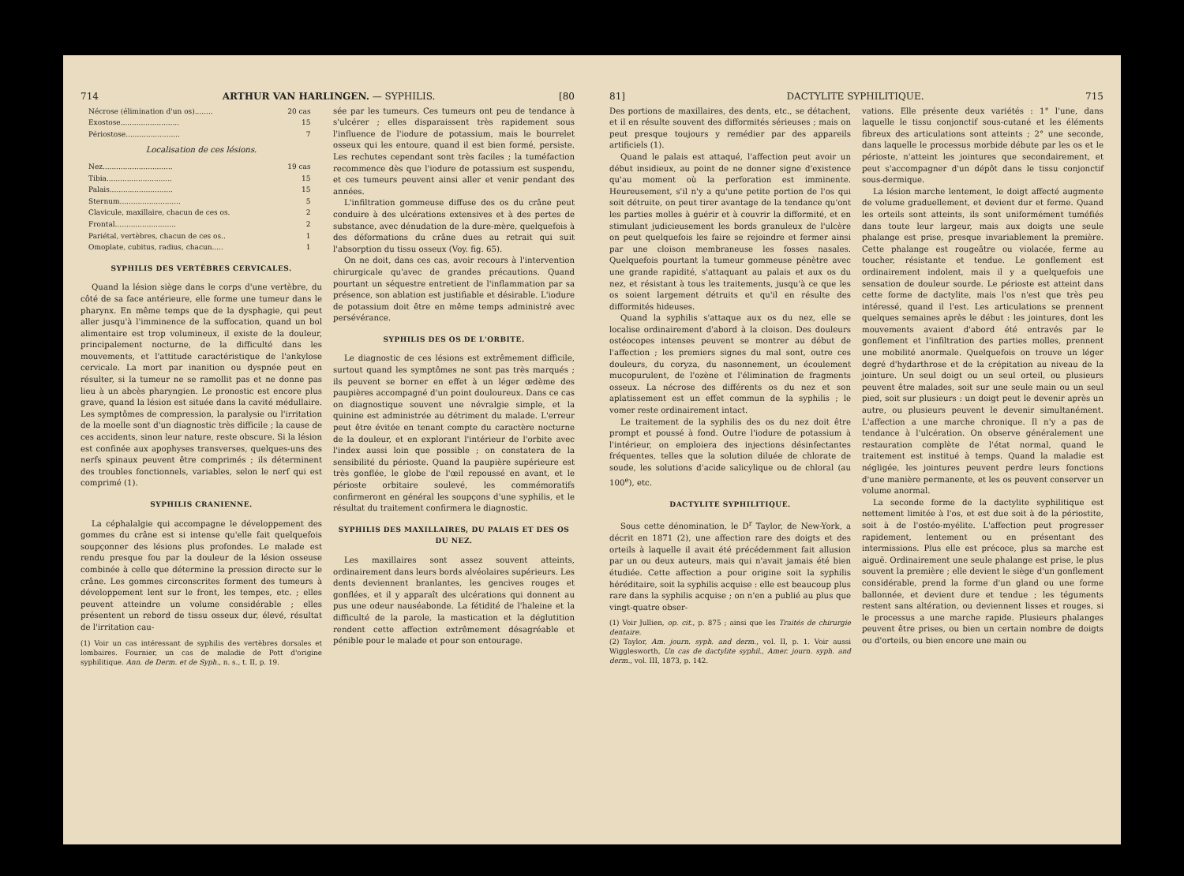714 ARTHUR VAN HARLINGEN. — SYPHILIS. [80
| Nécrose (élimination d'un os)........ | 20 cas |
| Exostose.......................... | 15 |
| Périostose........................ | 7 |
Localisation de ces lésions.
| Nez............................... | 19 cas |
| Tibia............................. | 15 |
| Palais............................ | 15 |
| Sternum........................... | 5 |
| Clavicule, maxillaire, chacun de ces os. | 2 |
| Frontal........................... | 2 |
| Pariétal, vertèbres, chacun de ces os.. | 1 |
| Omoplate, cubitus, radius, chacun..... | 1 |
SYPHILIS DES VERTÈBRES CERVICALES.
Quand la lésion siège dans le corps d'une vertèbre, du côté de sa face antérieure, elle forme une tumeur dans le pharynx. En même temps que de la dysphagie, qui peut aller jusqu'à l'imminence de la suffocation, quand un bol alimentaire est trop volumineux, il existe de la douleur, principalement nocturne, de la difficulté dans les mouvements, et l'attitude caractéristique de l'ankylose cervicale. La mort par inanition ou dyspnée peut en résulter, si la tumeur ne se ramollit pas et ne donne pas lieu à un abcès pharyngien. Le pronostic est encore plus grave, quand la lésion est située dans la cavité médullaire. Les symptômes de compression, la paralysie ou l'irritation de la moelle sont d'un diagnostic très difficile ; la cause de ces accidents, sinon leur nature, reste obscure. Si la lésion est confinée aux apophyses transverses, quelques-uns des nerfs spinaux peuvent être comprimés ; ils déterminent des troubles fonctionnels, variables, selon le nerf qui est comprimé (1).
SYPHILIS CRANIENNE.
La céphalalgie qui accompagne le développement des gommes du crâne est si intense qu'elle fait quelquefois soupçonner des lésions plus profondes. Le malade est rendu presque fou par la douleur de la lésion osseuse combinée à celle que détermine la pression directe sur le crâne. Les gommes circonscrites forment des tumeurs à développement lent sur le front, les tempes, etc. ; elles peuvent atteindre un volume considérable ; elles présentent un rebord de tissu osseux dur, élevé, résultat de l'irritation cau-
(1) Voir un cas intéressant de syphilis des vertèbres dorsales et lombaires. Fournier, un cas de maladie de Pott d'origine syphilitique. Ann. de Derm. et de Syph., n. s., t. II, p. 19.
sée par les tumeurs. Ces tumeurs ont peu de tendance à s'ulcérer ; elles disparaissent très rapidement sous l'influence de l'iodure de potassium, mais le bourrelet osseux qui les entoure, quand il est bien formé, persiste. Les rechutes cependant sont très faciles ; la tuméfaction recommence dès que l'iodure de potassium est suspendu, et ces tumeurs peuvent ainsi aller et venir pendant des années.
L'infiltration gommeuse diffuse des os du crâne peut conduire à des ulcérations extensives et à des pertes de substance, avec dénudation de la dure-mère, quelquefois à des déformations du crâne dues au retrait qui suit l'absorption du tissu osseux (Voy. fig. 65).
On ne doit, dans ces cas, avoir recours à l'intervention chirurgicale qu'avec de grandes précautions. Quand pourtant un séquestre entretient de l'inflammation par sa présence, son ablation est justifiable et désirable. L'iodure de potassium doit être en même temps administré avec persévérance.
SYPHILIS DES OS DE L'ORBITE.
Le diagnostic de ces lésions est extrêmement difficile, surtout quand les symptômes ne sont pas très marqués ; ils peuvent se borner en effet à un léger œdème des paupières accompagné d'un point douloureux. Dans ce cas on diagnostique souvent une névralgie simple, et la quinine est administrée au détriment du malade. L'erreur peut être évitée en tenant compte du caractère nocturne de la douleur, et en explorant l'intérieur de l'orbite avec l'index aussi loin que possible ; on constatera de la sensibilité du périoste. Quand la paupière supérieure est très gonflée, le globe de l'œil repoussé en avant, et le périoste orbitaire soulevé, les commémoratifs confirmeront en général les soupçons d'une syphilis, et le résultat du traitement confirmera le diagnostic.
SYPHILIS DES MAXILLAIRES, DU PALAIS ET DES OS DU NEZ.
Les maxillaires sont assez souvent atteints, ordinairement dans leurs bords alvéolaires supérieurs. Les dents deviennent branlantes, les gencives rouges et gonflées, et il y apparaît des ulcérations qui donnent au pus une odeur nauséabonde. La fétidité de l'haleine et la difficulté de la parole, la mastication et la déglutition rendent cette affection extrêmement désagréable et pénible pour le malade et pour son entourage.
81] DACTYLITE SYPHILITIQUE. 715
Des portions de maxillaires, des dents, etc., se détachent, et il en résulte souvent des difformités sérieuses ; mais on peut presque toujours y remédier par des appareils artificiels (1).
Quand le palais est attaqué, l'affection peut avoir un début insidieux, au point de ne donner signe d'existence qu'au moment où la perforation est imminente. Heureusement, s'il n'y a qu'une petite portion de l'os qui soit détruite, on peut tirer avantage de la tendance qu'ont les parties molles à guérir et à couvrir la difformité, et en stimulant judicieusement les bords granuleux de l'ulcère on peut quelquefois les faire se rejoindre et fermer ainsi par une cloison membraneuse les fosses nasales. Quelquefois pourtant la tumeur gommeuse pénètre avec une grande rapidité, s'attaquant au palais et aux os du nez, et résistant à tous les traitements, jusqu'à ce que les os soient largement détruits et qu'il en résulte des difformités hideuses.
Quand la syphilis s'attaque aux os du nez, elle se localise ordinairement d'abord à la cloison. Des douleurs ostéocopes intenses peuvent se montrer au début de l'affection ; les premiers signes du mal sont, outre ces douleurs, du coryza, du nasonnement, un écoulement mucopurulent, de l'ozène et l'élimination de fragments osseux. La nécrose des différents os du nez et son aplatissement est un effet commun de la syphilis ; le vomer reste ordinairement intact.
Le traitement de la syphilis des os du nez doit être prompt et poussé à fond. Outre l'iodure de potassium à l'intérieur, on emploiera des injections désinfectantes fréquentes, telles que la solution diluée de chlorate de soude, les solutions d'acide salicylique ou de chloral (au 100<sup>e</sup>), etc.
DACTYLITE SYPHILITIQUE.
Sous cette dénomination, le D<sup>r</sup> Taylor, de New-York, a décrit en 1871 (2), une affection rare des doigts et des orteils à laquelle il avait été précédemment fait allusion par un ou deux auteurs, mais qui n'avait jamais été bien étudiée. Cette affection a pour origine soit la syphilis héréditaire, soit la syphilis acquise : elle est beaucoup plus rare dans la syphilis acquise ; on n'en a publié au plus que vingt-quatre obser-
(1) Voir Jullien, op. cit., p. 875 ; ainsi que les Traités de chirurgie dentaire.
(2) Taylor, Am. journ. syph. and derm., vol. II, p. 1. Voir aussi Wigglesworth, Un cas de dactylite syphil., Amer. journ. syph. and derm., vol. III, 1873, p. 142.
vations. Elle présente deux variétés : 1° l'une, dans laquelle le tissu conjonctif sous-cutané et les éléments fibreux des articulations sont atteints ; 2° une seconde, dans laquelle le processus morbide débute par les os et le périoste, n'atteint les jointures que secondairement, et peut s'accompagner d'un dépôt dans le tissu conjonctif sous-dermique.
La lésion marche lentement, le doigt affecté augmente de volume graduellement, et devient dur et ferme. Quand les orteils sont atteints, ils sont uniformément tuméfiés dans toute leur largeur, mais aux doigts une seule phalange est prise, presque invariablement la première. Cette phalange est rougeâtre ou violacée, ferme au toucher, résistante et tendue. Le gonflement est ordinairement indolent, mais il y a quelquefois une sensation de douleur sourde. Le périoste est atteint dans cette forme de dactylite, mais l'os n'est que très peu intéressé, quand il l'est. Les articulations se prennent quelques semaines après le début : les jointures, dont les mouvements avaient d'abord été entravés par le gonflement et l'infiltration des parties molles, prennent une mobilité anormale. Quelquefois on trouve un léger degré d'hydarthrose et de la crépitation au niveau de la jointure. Un seul doigt ou un seul orteil, ou plusieurs peuvent être malades, soit sur une seule main ou un seul pied, soit sur plusieurs : un doigt peut le devenir après un autre, ou plusieurs peuvent le devenir simultanément. L'affection a une marche chronique. Il n'y a pas de tendance à l'ulcération. On observe généralement une restauration complète de l'état normal, quand le traitement est institué à temps. Quand la maladie est négligée, les jointures peuvent perdre leurs fonctions d'une manière permanente, et les os peuvent conserver un volume anormal.
La seconde forme de la dactylite syphilitique est nettement limitée à l'os, et est due soit à de la périostite, soit à de l'ostéo-myélite. L'affection peut progresser rapidement, lentement ou en présentant des intermissions. Plus elle est précoce, plus sa marche est aiguë. Ordinairement une seule phalange est prise, le plus souvent la première ; elle devient le siège d'un gonflement considérable, prend la forme d'un gland ou une forme ballonnée, et devient dure et tendue ; les téguments restent sans altération, ou deviennent lisses et rouges, si le processus a une marche rapide. Plusieurs phalanges peuvent être prises, ou bien un certain nombre de doigts ou d'orteils, ou bien encore une main ou